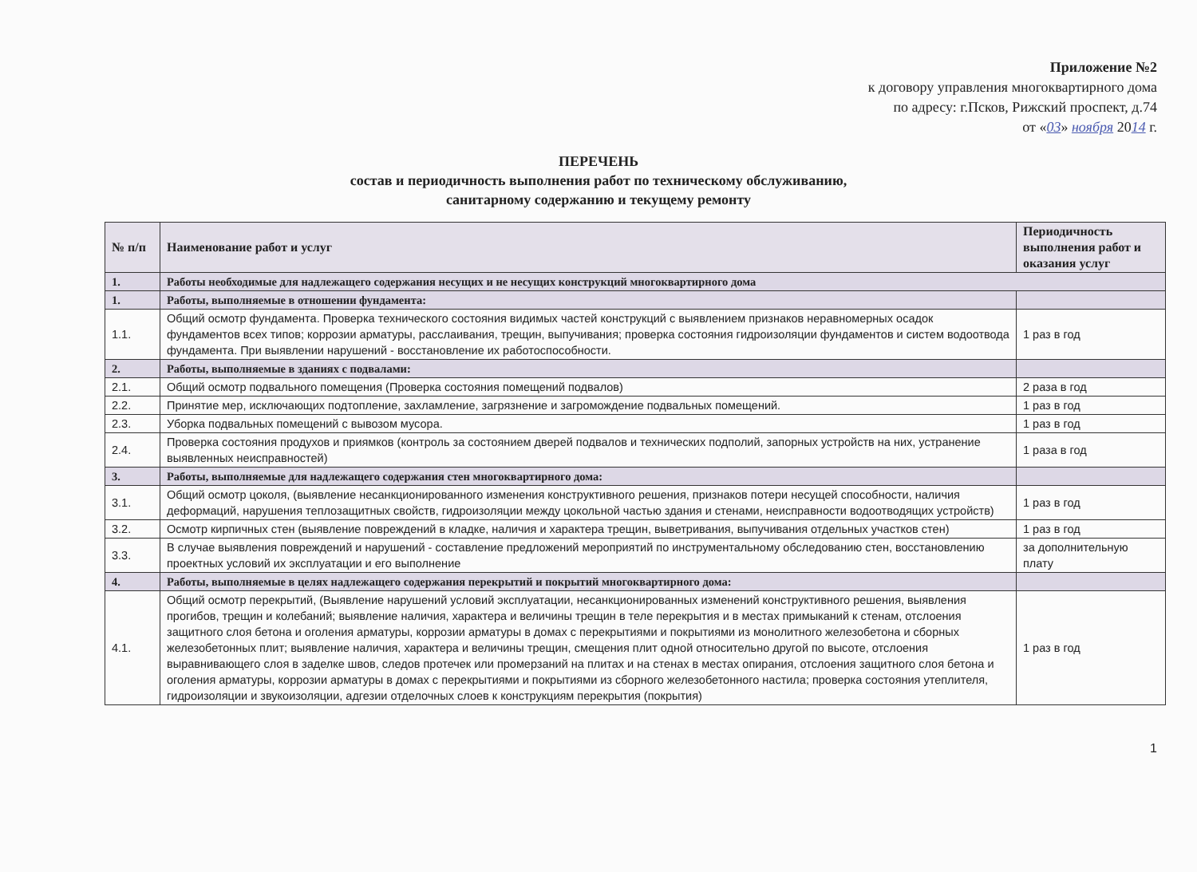Приложение №2
к договору управления многоквартирного дома
по адресу: г.Псков, Рижский проспект, д.74
от «03» ноября 2014 г.
ПЕРЕЧЕНЬ
состав и периодичность выполнения работ по техническому обслуживанию,
санитарному содержанию и текущему ремонту
| № п/п | Наименование работ и услуг | Периодичность выполнения работ и оказания услуг |
| --- | --- | --- |
| 1. | Работы необходимые для надлежащего содержания несущих и не несущих конструкций многоквартирного дома | |
| 1. | Работы, выполняемые в отношении фундамента: | |
| 1.1. | Общий осмотр фундамента. Проверка технического состояния видимых частей конструкций с выявлением признаков неравномерных осадок фундаментов всех типов; коррозии арматуры, расслаивания, трещин, выпучивания; проверка состояния гидроизоляции фундаментов и систем водоотвода фундамента. При выявлении нарушений - восстановление их работоспособности. | 1 раз в год |
| 2. | Работы, выполняемые в зданиях с подвалами: | |
| 2.1. | Общий осмотр подвального помещения (Проверка состояния помещений подвалов) | 2 раза в год |
| 2.2. | Принятие мер, исключающих подтопление, захламление, загрязнение и загромождение подвальных помещений. | 1 раз в год |
| 2.3. | Уборка подвальных помещений с вывозом мусора. | 1 раз в год |
| 2.4. | Проверка состояния продухов и приямков (контроль за состоянием дверей подвалов и технических подполий, запорных устройств на них, устранение выявленных неисправностей) | 1 раза в год |
| 3. | Работы, выполняемые для надлежащего содержания стен многоквартирного дома: | |
| 3.1. | Общий осмотр цоколя, (выявление несанкционированного изменения конструктивного решения, признаков потери несущей способности, наличия деформаций, нарушения теплозащитных свойств, гидроизоляции между цокольной частью здания и стенами, неисправности водоотводящих устройств) | 1 раз в год |
| 3.2. | Осмотр кирпичных стен (выявление повреждений в кладке, наличия и характера трещин, выветривания, выпучивания отдельных участков стен) | 1 раз в год |
| 3.3. | В случае выявления повреждений и нарушений - составление предложений мероприятий по инструментальному обследованию стен, восстановлению проектных условий их эксплуатации и его выполнение | за дополнительную плату |
| 4. | Работы, выполняемые в целях надлежащего содержания перекрытий и покрытий многоквартирного дома: | |
| 4.1. | Общий осмотр перекрытий, (Выявление нарушений условий эксплуатации, несанкционированных изменений конструктивного решения, выявления прогибов, трещин и колебаний; выявление наличия, характера и величины трещин в теле перекрытия и в местах примыканий к стенам, отслоения защитного слоя бетона и оголения арматуры, коррозии арматуры в домах с перекрытиями и покрытиями из монолитного железобетона и сборных железобетонных плит; выявление наличия, характера и величины трещин, смещения плит одной относительно другой по высоте, отслоения выравнивающего слоя в заделке швов, следов протечек или промерзаний на плитах и на стенах в местах опирания, отслоения защитного слоя бетона и оголения арматуры, коррозии арматуры в домах с перекрытиями и покрытиями из сборного железобетонного настила; проверка состояния утеплителя, гидроизоляции и звукоизоляции, адгезии отделочных слоев к конструкциям перекрытия (покрытия) | 1 раз в год |
1